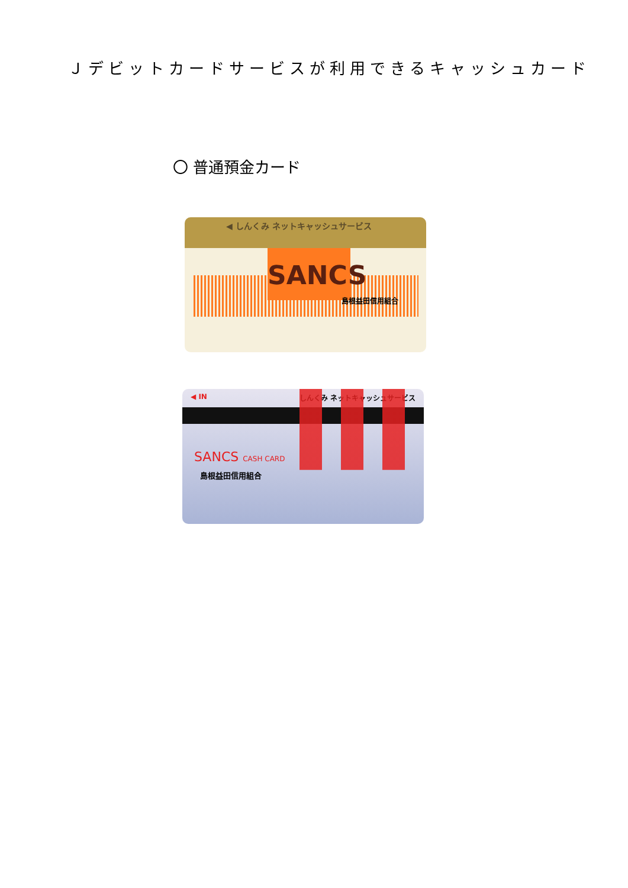Ｊデビットカードサービスが利用できるキャッシュカード
〇 普通預金カード
◀ しんくみ ネットキャッシュサービス
SANCS
島根益田信用組合
◀ IN しんくみ ネットキャッシュサービス
SANCS CASH CARD
島根益田信用組合